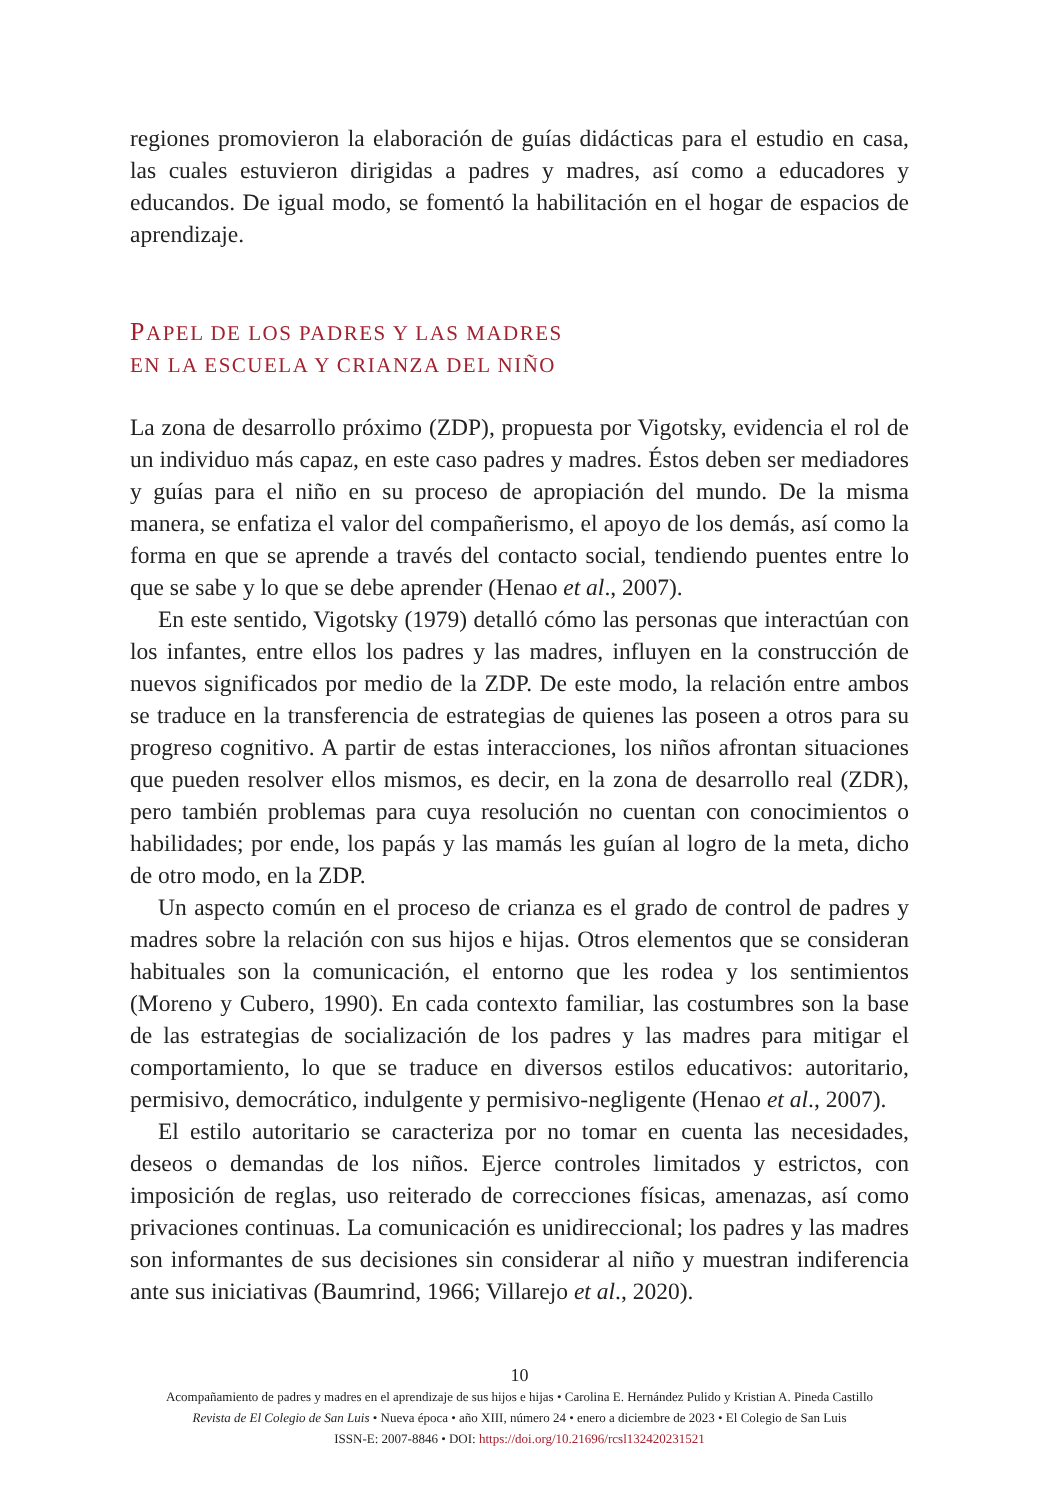regiones promovieron la elaboración de guías didácticas para el estudio en casa, las cuales estuvieron dirigidas a padres y madres, así como a educadores y educandos. De igual modo, se fomentó la habilitación en el hogar de espacios de aprendizaje.
PAPEL DE LOS PADRES Y LAS MADRES
EN LA ESCUELA Y CRIANZA DEL NIÑO
La zona de desarrollo próximo (ZDP), propuesta por Vigotsky, evidencia el rol de un individuo más capaz, en este caso padres y madres. Éstos deben ser mediadores y guías para el niño en su proceso de apropiación del mundo. De la misma manera, se enfatiza el valor del compañerismo, el apoyo de los demás, así como la forma en que se aprende a través del contacto social, tendiendo puentes entre lo que se sabe y lo que se debe aprender (Henao et al., 2007).
En este sentido, Vigotsky (1979) detalló cómo las personas que interactúan con los infantes, entre ellos los padres y las madres, influyen en la construcción de nuevos significados por medio de la ZDP. De este modo, la relación entre ambos se traduce en la transferencia de estrategias de quienes las poseen a otros para su progreso cognitivo. A partir de estas interacciones, los niños afrontan situaciones que pueden resolver ellos mismos, es decir, en la zona de desarrollo real (ZDR), pero también problemas para cuya resolución no cuentan con conocimientos o habilidades; por ende, los papás y las mamás les guían al logro de la meta, dicho de otro modo, en la ZDP.
Un aspecto común en el proceso de crianza es el grado de control de padres y madres sobre la relación con sus hijos e hijas. Otros elementos que se consideran habituales son la comunicación, el entorno que les rodea y los sentimientos (Moreno y Cubero, 1990). En cada contexto familiar, las costumbres son la base de las estrategias de socialización de los padres y las madres para mitigar el comportamiento, lo que se traduce en diversos estilos educativos: autoritario, permisivo, democrático, indulgente y permisivo-negligente (Henao et al., 2007).
El estilo autoritario se caracteriza por no tomar en cuenta las necesidades, deseos o demandas de los niños. Ejerce controles limitados y estrictos, con imposición de reglas, uso reiterado de correcciones físicas, amenazas, así como privaciones continuas. La comunicación es unidireccional; los padres y las madres son informantes de sus decisiones sin considerar al niño y muestran indiferencia ante sus iniciativas (Baumrind, 1966; Villarejo et al., 2020).
10
Acompañamiento de padres y madres en el aprendizaje de sus hijos e hijas • Carolina E. Hernández Pulido y Kristian A. Pineda Castillo
Revista de El Colegio de San Luis • Nueva época • año XIII, número 24 • enero a diciembre de 2023 • El Colegio de San Luis
ISSN-E: 2007-8846 • DOI: https://doi.org/10.21696/rcsl132420231521